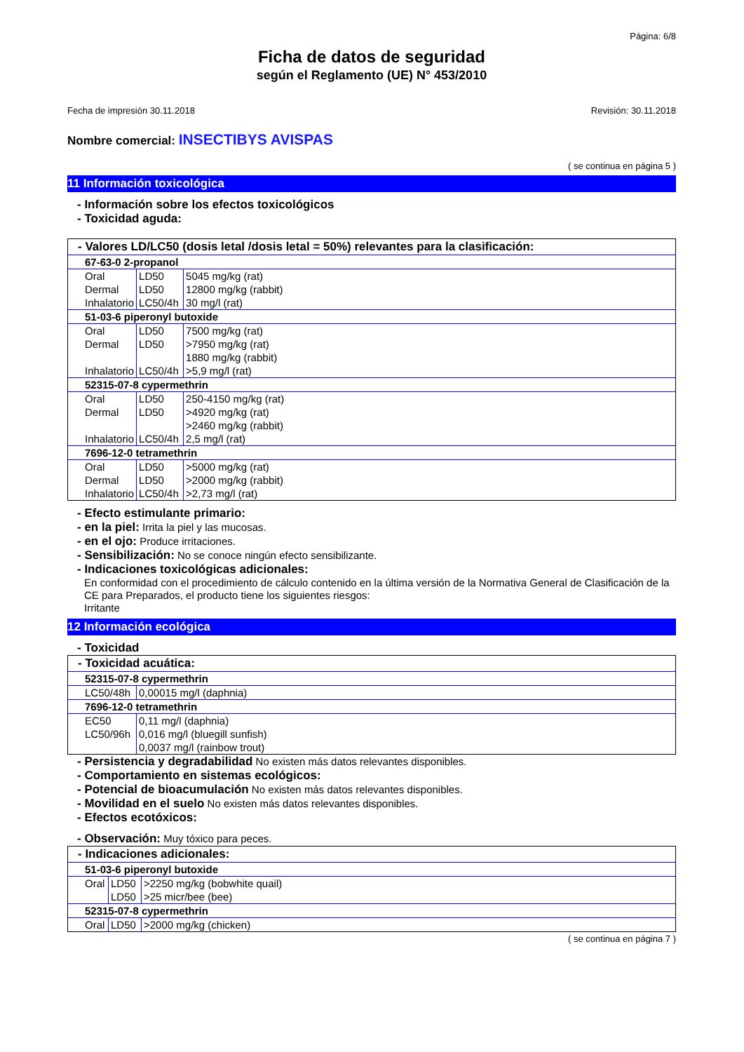Página: 6/8
Ficha de datos de seguridad
según el Reglamento (UE) N° 453/2010
Fecha de impresión 30.11.2018 Revisión: 30.11.2018
Nombre comercial: INSECTIBYS AVISPAS
( se continua en página 5 )
11 Información toxicológica
- Información sobre los efectos toxicológicos
- Toxicidad aguda:
| - Valores LD/LC50 (dosis letal /dosis letal = 50%) relevantes para la clasificación: | | |
| 67-63-0 2-propanol | | |
| Oral | LD50 | 5045 mg/kg (rat) |
| Dermal | LD50 | 12800 mg/kg (rabbit) |
| Inhalatorio | LC50/4h | 30 mg/l (rat) |
| 51-03-6 piperonyl butoxide | | |
| Oral | LD50 | 7500 mg/kg (rat) |
| Dermal | LD50 | >7950 mg/kg (rat) |
| | | 1880 mg/kg (rabbit) |
| Inhalatorio | LC50/4h | >5,9 mg/l (rat) |
| 52315-07-8 cypermethrin | | |
| Oral | LD50 | 250-4150 mg/kg (rat) |
| Dermal | LD50 | >4920 mg/kg (rat) |
| | | >2460 mg/kg (rabbit) |
| Inhalatorio | LC50/4h | 2,5 mg/l (rat) |
| 7696-12-0 tetramethrin | | |
| Oral | LD50 | >5000 mg/kg (rat) |
| Dermal | LD50 | >2000 mg/kg (rabbit) |
| Inhalatorio | LC50/4h | >2,73 mg/l (rat) |
- Efecto estimulante primario:
- en la piel: Irrita la piel y las mucosas.
- en el ojo: Produce irritaciones.
- Sensibilización: No se conoce ningún efecto sensibilizante.
- Indicaciones toxicológicas adicionales:
En conformidad con el procedimiento de cálculo contenido en la última versión de la Normativa General de Clasificación de la CE para Preparados, el producto tiene los siguientes riesgos:
Irritante
12 Información ecológica
- Toxicidad
| - Toxicidad acuática: | |
| 52315-07-8 cypermethrin | |
| LC50/48h | 0,00015 mg/l (daphnia) |
| 7696-12-0 tetramethrin | |
| EC50 | 0,11 mg/l (daphnia) |
| LC50/96h | 0,016 mg/l (bluegill sunfish) |
| | 0,0037 mg/l (rainbow trout) |
- Persistencia y degradabilidad No existen más datos relevantes disponibles.
- Comportamiento en sistemas ecológicos:
- Potencial de bioacumulación No existen más datos relevantes disponibles.
- Movilidad en el suelo No existen más datos relevantes disponibles.
- Efectos ecotóxicos:
- Observación: Muy tóxico para peces.
| - Indicaciones adicionales: | | |
| 51-03-6 piperonyl butoxide | | |
| Oral | LD50 | >2250 mg/kg (bobwhite quail) |
| | LD50 | >25 micr/bee (bee) |
| 52315-07-8 cypermethrin | | |
| Oral | LD50 | >2000 mg/kg (chicken) |
( se continua en página 7 )